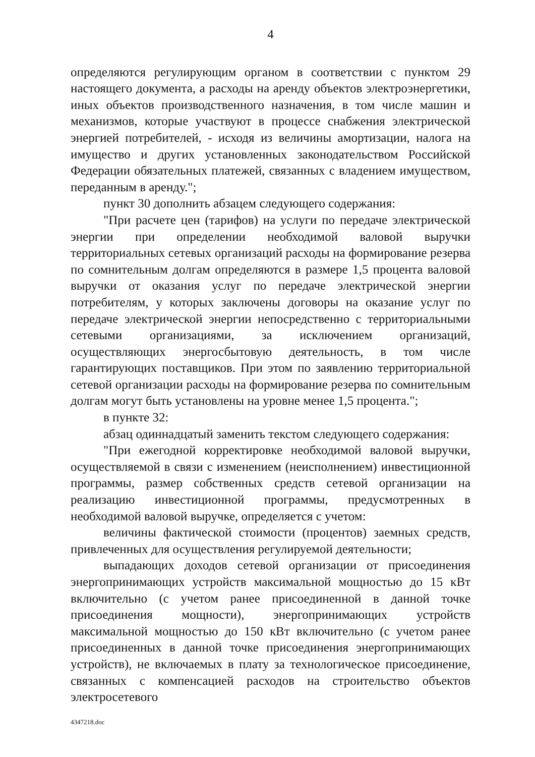4
определяются регулирующим органом в соответствии с пунктом 29 настоящего документа, а расходы на аренду объектов электроэнергетики, иных объектов производственного назначения, в том числе машин и механизмов, которые участвуют в процессе снабжения электрической энергией потребителей, - исходя из величины амортизации, налога на имущество и других установленных законодательством Российской Федерации обязательных платежей, связанных с владением имуществом, переданным в аренду.";
пункт 30 дополнить абзацем следующего содержания:
"При расчете цен (тарифов) на услуги по передаче электрической энергии при определении необходимой валовой выручки территориальных сетевых организаций расходы на формирование резерва по сомнительным долгам определяются в размере 1,5 процента валовой выручки от оказания услуг по передаче электрической энергии потребителям, у которых заключены договоры на оказание услуг по передаче электрической энергии непосредственно с территориальными сетевыми организациями, за исключением организаций, осуществляющих энергосбытовую деятельность, в том числе гарантирующих поставщиков. При этом по заявлению территориальной сетевой организации расходы на формирование резерва по сомнительным долгам могут быть установлены на уровне менее 1,5 процента.";
в пункте 32:
абзац одиннадцатый заменить текстом следующего содержания:
"При ежегодной корректировке необходимой валовой выручки, осуществляемой в связи с изменением (неисполнением) инвестиционной программы, размер собственных средств сетевой организации на реализацию инвестиционной программы, предусмотренных в необходимой валовой выручке, определяется с учетом:
величины фактической стоимости (процентов) заемных средств, привлеченных для осуществления регулируемой деятельности;
выпадающих доходов сетевой организации от присоединения энергопринимающих устройств максимальной мощностью до 15 кВт включительно (с учетом ранее присоединенной в данной точке присоединения мощности), энергопринимающих устройств максимальной мощностью до 150 кВт включительно (с учетом ранее присоединенных в данной точке присоединения энергопринимающих устройств), не включаемых в плату за технологическое присоединение, связанных с компенсацией расходов на строительство объектов электросетевого
4347218.doc